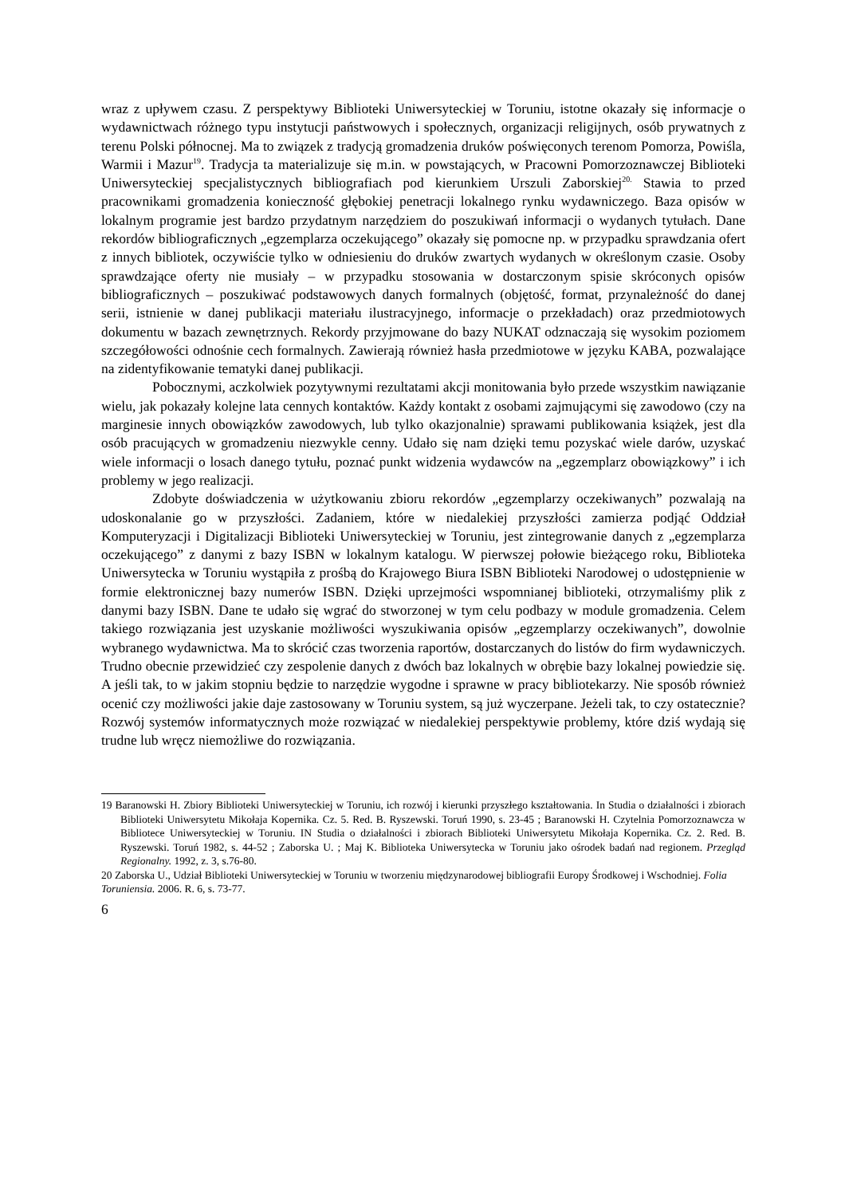wraz z upływem czasu. Z perspektywy Biblioteki Uniwersyteckiej w Toruniu, istotne okazały się informacje o wydawnictwach różnego typu instytucji państwowych i społecznych, organizacji religijnych, osób prywatnych z terenu Polski północnej. Ma to związek z tradycją gromadzenia druków poświęconych terenom Pomorza, Powiśla, Warmii i Mazur<sup>19</sup>. Tradycja ta materializuje się m.in. w powstających, w Pracowni Pomorzoznawczej Biblioteki Uniwersyteckiej specjalistycznych bibliografiach pod kierunkiem Urszuli Zaborskiej<sup>20.</sup> Stawia to przed pracownikami gromadzenia konieczność głębokiej penetracji lokalnego rynku wydawniczego. Baza opisów w lokalnym programie jest bardzo przydatnym narzędziem do poszukiwań informacji o wydanych tytułach. Dane rekordów bibliograficznych „egzemplarza oczekującego” okazały się pomocne np. w przypadku sprawdzania ofert z innych bibliotek, oczywiście tylko w odniesieniu do druków zwartych wydanych w określonym czasie. Osoby sprawdzające oferty nie musiały – w przypadku stosowania w dostarczonym spisie skróconych opisów bibliograficznych – poszukiwać podstawowych danych formalnych (objętość, format, przynależność do danej serii, istnienie w danej publikacji materiału ilustracyjnego, informacje o przekładach) oraz przedmiotowych dokumentu w bazach zewnętrznych. Rekordy przyjmowane do bazy NUKAT odznaczają się wysokim poziomem szczegółowości odnośnie cech formalnych. Zawierają również hasła przedmiotowe w języku KABA, pozwalające na zidentyfikowanie tematyki danej publikacji.
Pobocznymi, aczkolwiek pozytywnymi rezultatami akcji monitowania było przede wszystkim nawiązanie wielu, jak pokazały kolejne lata cennych kontaktów. Każdy kontakt z osobami zajmującymi się zawodowo (czy na marginesie innych obowiązków zawodowych, lub tylko okazjonalnie) sprawami publikowania książek, jest dla osób pracujących w gromadzeniu niezwykle cenny. Udało się nam dzięki temu pozyskać wiele darów, uzyskać wiele informacji o losach danego tytułu, poznać punkt widzenia wydawców na „egzemplarz obowiązkowy” i ich problemy w jego realizacji.
Zdobyte doświadczenia w użytkowaniu zbioru rekordów „egzemplarzy oczekiwanych” pozwalają na udoskonalanie go w przyszłości. Zadaniem, które w niedalekiej przyszłości zamierza podjąć Oddział Komputeryzacji i Digitalizacji Biblioteki Uniwersyteckiej w Toruniu, jest zintegrowanie danych z „egzemplarza oczekującego” z danymi z bazy ISBN w lokalnym katalogu. W pierwszej połowie bieżącego roku, Biblioteka Uniwersytecka w Toruniu wystąpiła z prośbą do Krajowego Biura ISBN Biblioteki Narodowej o udostępnienie w formie elektronicznej bazy numerów ISBN. Dzięki uprzejmości wspomnianej biblioteki, otrzymaliśmy plik z danymi bazy ISBN. Dane te udało się wgrać do stworzonej w tym celu podbazy w module gromadzenia. Celem takiego rozwiązania jest uzyskanie możliwości wyszukiwania opisów „egzemplarzy oczekiwanych”, dowolnie wybranego wydawnictwa. Ma to skrócić czas tworzenia raportów, dostarczanych do listów do firm wydawniczych. Trudno obecnie przewidzieć czy zespolenie danych z dwóch baz lokalnych w obrębie bazy lokalnej powiedzie się. A jeśli tak, to w jakim stopniu będzie to narzędzie wygodne i sprawne w pracy bibliotekarzy. Nie sposób również ocenić czy możliwości jakie daje zastosowany w Toruniu system, są już wyczerpane. Jeżeli tak, to czy ostatecznie? Rozwój systemów informatycznych może rozwiązać w niedalekiej perspektywie problemy, które dziś wydają się trudne lub wręcz niemożliwe do rozwiązania.
19 Baranowski H. Zbiory Biblioteki Uniwersyteckiej w Toruniu, ich rozwój i kierunki przyszłego kształtowania. In Studia o działalności i zbiorach Biblioteki Uniwersytetu Mikołaja Kopernika. Cz. 5. Red. B. Ryszewski. Toruń 1990, s. 23-45 ; Baranowski H. Czytelnia Pomorzoznawcza w Bibliotece Uniwersyteckiej w Toruniu. IN Studia o działalności i zbiorach Biblioteki Uniwersytetu Mikołaja Kopernika. Cz. 2. Red. B. Ryszewski. Toruń 1982, s. 44-52 ; Zaborska U. ; Maj K. Biblioteka Uniwersytecka w Toruniu jako ośrodek badań nad regionem. Przegląd Regionalny. 1992, z. 3, s.76-80.
20 Zaborska U., Udział Biblioteki Uniwersyteckiej w Toruniu w tworzeniu międzynarodowej bibliografii Europy Środkowej i Wschodniej. Folia Toruniensia. 2006. R. 6, s. 73-77.
6